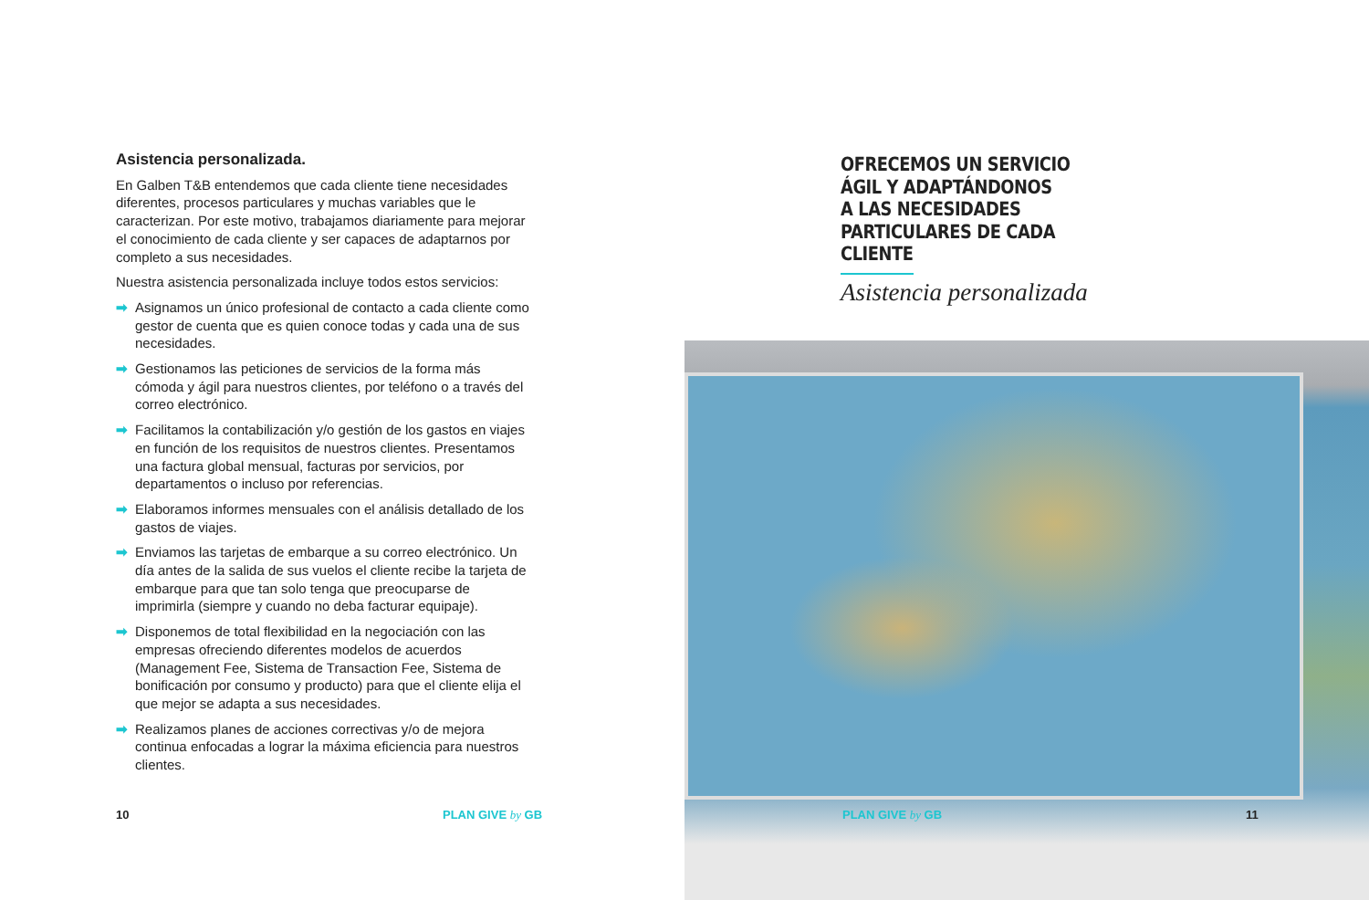Asistencia personalizada.
En Galben T&B entendemos que cada cliente tiene necesidades diferentes, procesos particulares y muchas variables que le caracterizan. Por este motivo, trabajamos diariamente para mejorar el conocimiento de cada cliente y ser capaces de adaptarnos por completo a sus necesidades.
Nuestra asistencia personalizada incluye todos estos servicios:
➡ Asignamos un único profesional de contacto a cada cliente como gestor de cuenta que es quien conoce todas y cada una de sus necesidades.
➡ Gestionamos las peticiones de servicios de la forma más cómoda y ágil para nuestros clientes, por teléfono o a través del correo electrónico.
➡ Facilitamos la contabilización y/o gestión de los gastos en viajes en función de los requisitos de nuestros clientes. Presentamos una factura global mensual, facturas por servicios, por departamentos o incluso por referencias.
➡ Elaboramos informes mensuales con el análisis detallado de los gastos de viajes.
➡ Enviamos las tarjetas de embarque a su correo electrónico. Un día antes de la salida de sus vuelos el cliente recibe la tarjeta de embarque para que tan solo tenga que preocuparse de imprimirla (siempre y cuando no deba facturar equipaje).
➡ Disponemos de total flexibilidad en la negociación con las empresas ofreciendo diferentes modelos de acuerdos (Management Fee, Sistema de Transaction Fee, Sistema de bonificación por consumo y producto) para que el cliente elija el que mejor se adapta a sus necesidades.
➡ Realizamos planes de acciones correctivas y/o de mejora continua enfocadas a lograr la máxima eficiencia para nuestros clientes.
10 PLAN GIVE by GB
OFRECEMOS UN SERVICIO
ÁGIL Y ADAPTÁNDONOS
A LAS NECESIDADES
PARTICULARES DE CADA
CLIENTE
Asistencia personalizada
PLAN GIVE by GB 11